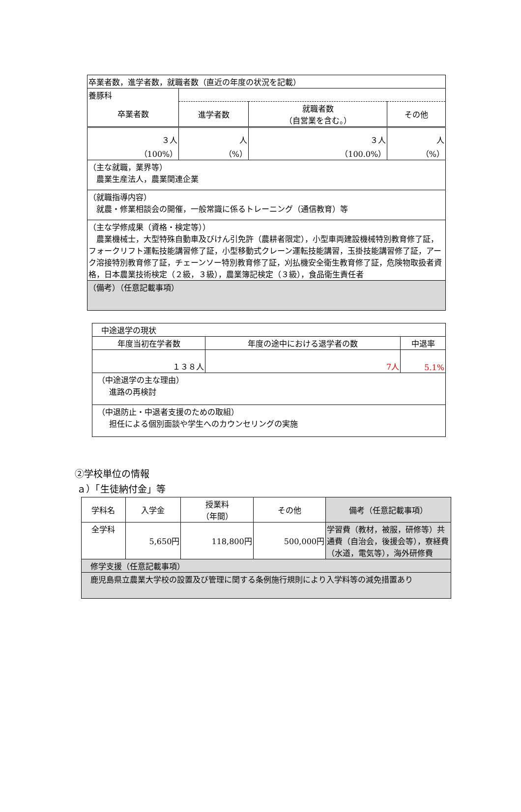| 卒業者数，進学者数，就職者数（直近の年度の状況を記載） | | | |
| 養豚科 | | | |
| 卒業者数 | 進学者数 | 就職者数 （自営業を含む。） | その他 |
| ３人 （100%） | 人 （%） | ３人 （100.0%） | 人 （%） |
| （主な就職，業界等） 農業生産法人，農業関連企業 | | | |
| （就職指導内容） 就農・修業相談会の開催，一般常識に係るトレーニング（通信教育）等 | | | |
| （主な学修成果（資格・検定等）） 農業機械士，大型特殊自動車及びけん引免許（農耕者限定），小型車両建設機械特別教育修了証，フォークリフト運転技能講習修了証，小型移動式クレーン運転技能講習，玉掛技能講習修了証，アーク溶接特別教育修了証，チェーンソー特別教育修了証，刈払機安全衛生教育修了証，危険物取扱者資格，日本農業技術検定（２級，３級），農業簿記検定（３級），食品衛生責任者 | | | |
| （備考）（任意記載事項） | | | |
| 中途退学の現状 | | |
| 年度当初在学者数 | 年度の途中における退学者の数 | 中退率 |
| １３８人 | 7人 | 5.1% |
| （中途退学の主な理由） 進路の再検討 | | |
| （中退防止・中退者支援のための取組） 担任による個別面談や学生へのカウンセリングの実施 | | |
②学校単位の情報
ａ）「生徒納付金」等
| 学科名 | 入学金 | 授業料 （年間） | その他 | 備考（任意記載事項） |
| 全学科 | 5,650円 | 118,800円 | 500,000円 | 学習費（教材，被服，研修等）共通費（自治会，後援会等），寮経費（水道，電気等），海外研修費 |
| 修学支援（任意記載事項） | | | | |
| 鹿児島県立農業大学校の設置及び管理に関する条例施行規則により入学料等の減免措置あり | | | | |